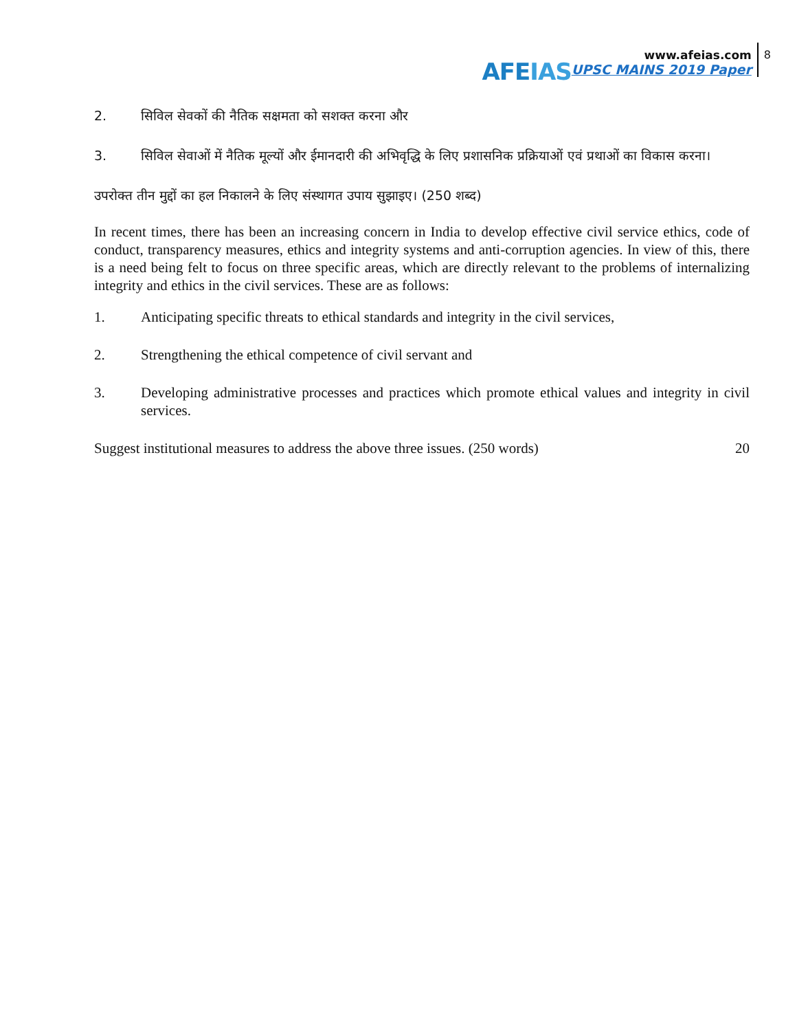AFEIAS
www.afeias.com
UPSC MAINS 2019 Paper
8
2. सिविल सेवकों की नैतिक सक्षमता को सशक्त करना और
3. सिविल सेवाओं में नैतिक मूल्यों और ईमानदारी की अभिवृद्धि के लिए प्रशासनिक प्रक्रियाओं एवं प्रथाओं का विकास करना।
उपरोक्त तीन मुद्दों का हल निकालने के लिए संस्थागत उपाय सुझाइए। (250 शब्द)
In recent times, there has been an increasing concern in India to develop effective civil service ethics, code of conduct, transparency measures, ethics and integrity systems and anti-corruption agencies. In view of this, there is a need being felt to focus on three specific areas, which are directly relevant to the problems of internalizing integrity and ethics in the civil services. These are as follows:
1. Anticipating specific threats to ethical standards and integrity in the civil services,
2. Strengthening the ethical competence of civil servant and
3. Developing administrative processes and practices which promote ethical values and integrity in civil services.
Suggest institutional measures to address the above three issues. (250 words) 20